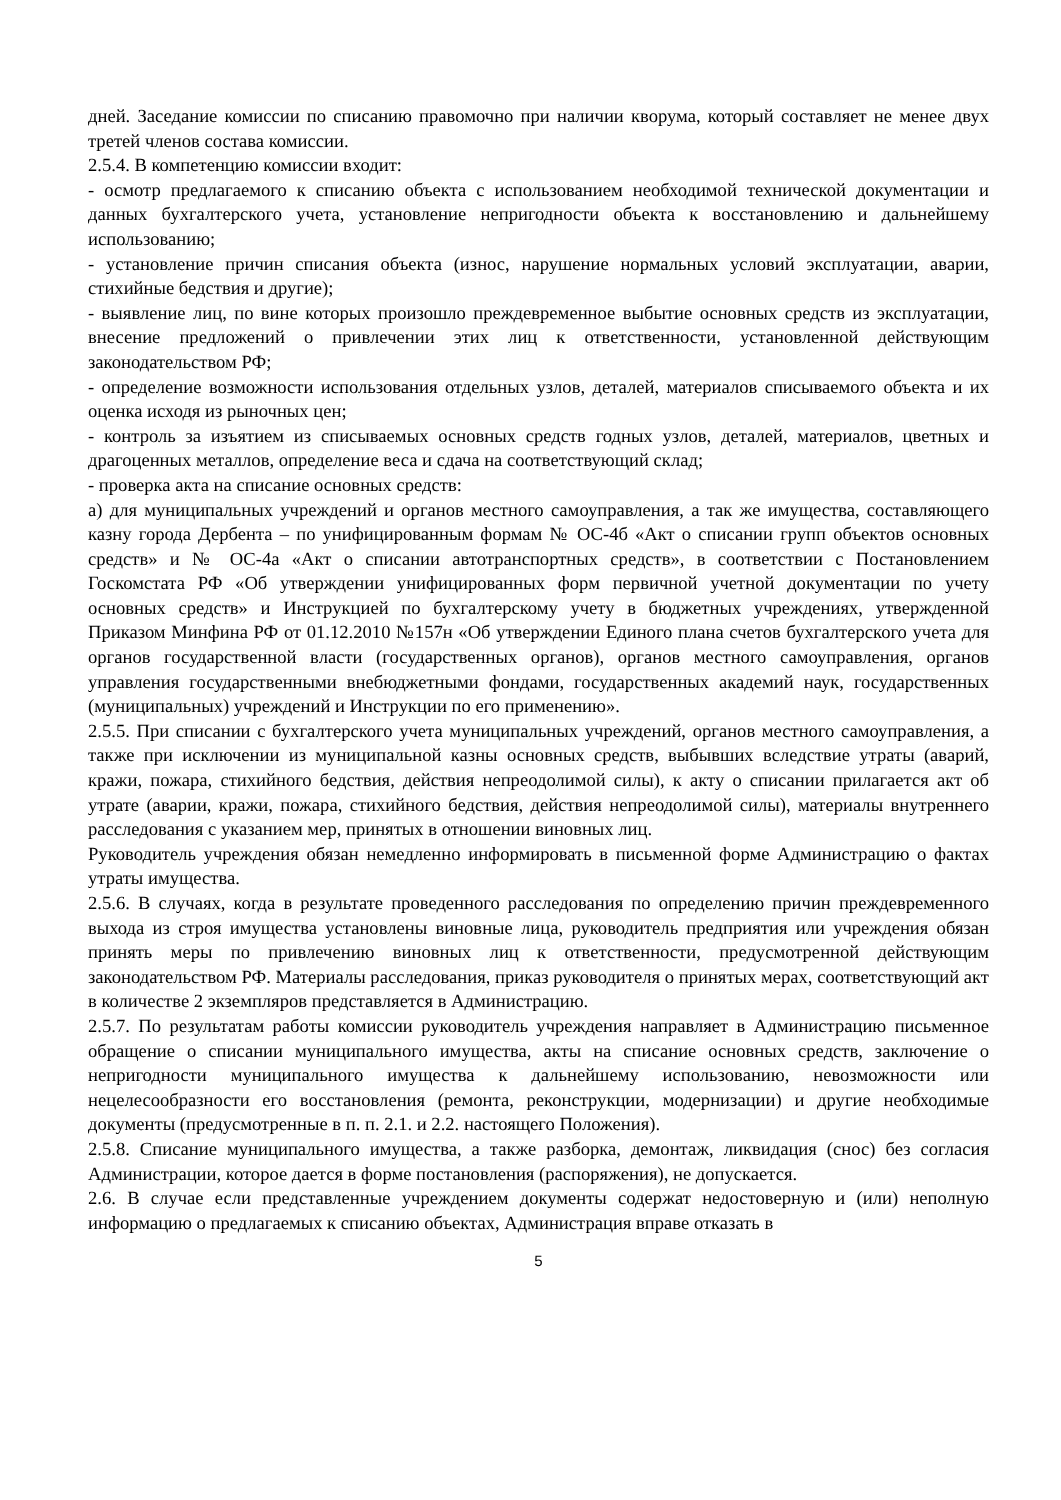дней. Заседание комиссии по списанию правомочно при наличии кворума, который составляет не менее двух третей членов состава комиссии.
2.5.4. В компетенцию комиссии входит:
- осмотр предлагаемого к списанию объекта с использованием необходимой технической документации и данных бухгалтерского учета, установление непригодности объекта к восстановлению и дальнейшему использованию;
- установление причин списания объекта (износ, нарушение нормальных условий эксплуатации, аварии, стихийные бедствия и другие);
- выявление лиц, по вине которых произошло преждевременное выбытие основных средств из эксплуатации, внесение предложений о привлечении этих лиц к ответственности, установленной действующим законодательством РФ;
- определение возможности использования отдельных узлов, деталей, материалов списываемого объекта и их оценка исходя из рыночных цен;
- контроль за изъятием из списываемых основных средств годных узлов, деталей, материалов, цветных и драгоценных металлов, определение веса и сдача на соответствующий склад;
- проверка акта на списание основных средств:
а) для муниципальных учреждений и органов местного самоуправления, а так же имущества, составляющего казну города Дербента – по унифицированным формам № ОС-4б «Акт о списании групп объектов основных средств» и № ОС-4а «Акт о списании автотранспортных средств», в соответствии с Постановлением Госкомстата РФ «Об утверждении унифицированных форм первичной учетной документации по учету основных средств» и Инструкцией по бухгалтерскому учету в бюджетных учреждениях, утвержденной Приказом Минфина РФ от 01.12.2010 №157н «Об утверждении Единого плана счетов бухгалтерского учета для органов государственной власти (государственных органов), органов местного самоуправления, органов управления государственными внебюджетными фондами, государственных академий наук, государственных (муниципальных) учреждений и Инструкции по его применению».
2.5.5. При списании с бухгалтерского учета муниципальных учреждений, органов местного самоуправления, а также при исключении из муниципальной казны основных средств, выбывших вследствие утраты (аварий, кражи, пожара, стихийного бедствия, действия непреодолимой силы), к акту о списании прилагается акт об утрате (аварии, кражи, пожара, стихийного бедствия, действия непреодолимой силы), материалы внутреннего расследования с указанием мер, принятых в отношении виновных лиц.
Руководитель учреждения обязан немедленно информировать в письменной форме Администрацию о фактах утраты имущества.
2.5.6. В случаях, когда в результате проведенного расследования по определению причин преждевременного выхода из строя имущества установлены виновные лица, руководитель предприятия или учреждения обязан принять меры по привлечению виновных лиц к ответственности, предусмотренной действующим законодательством РФ. Материалы расследования, приказ руководителя о принятых мерах, соответствующий акт в количестве 2 экземпляров представляется в Администрацию.
2.5.7. По результатам работы комиссии руководитель учреждения направляет в Администрацию письменное обращение о списании муниципального имущества, акты на списание основных средств, заключение о непригодности муниципального имущества к дальнейшему использованию, невозможности или нецелесообразности его восстановления (ремонта, реконструкции, модернизации) и другие необходимые документы (предусмотренные в п. п. 2.1. и 2.2. настоящего Положения).
2.5.8. Списание муниципального имущества, а также разборка, демонтаж, ликвидация (снос) без согласия Администрации, которое дается в форме постановления (распоряжения), не допускается.
2.6. В случае если представленные учреждением документы содержат недостоверную и (или) неполную информацию о предлагаемых к списанию объектах, Администрация вправе отказать в
5